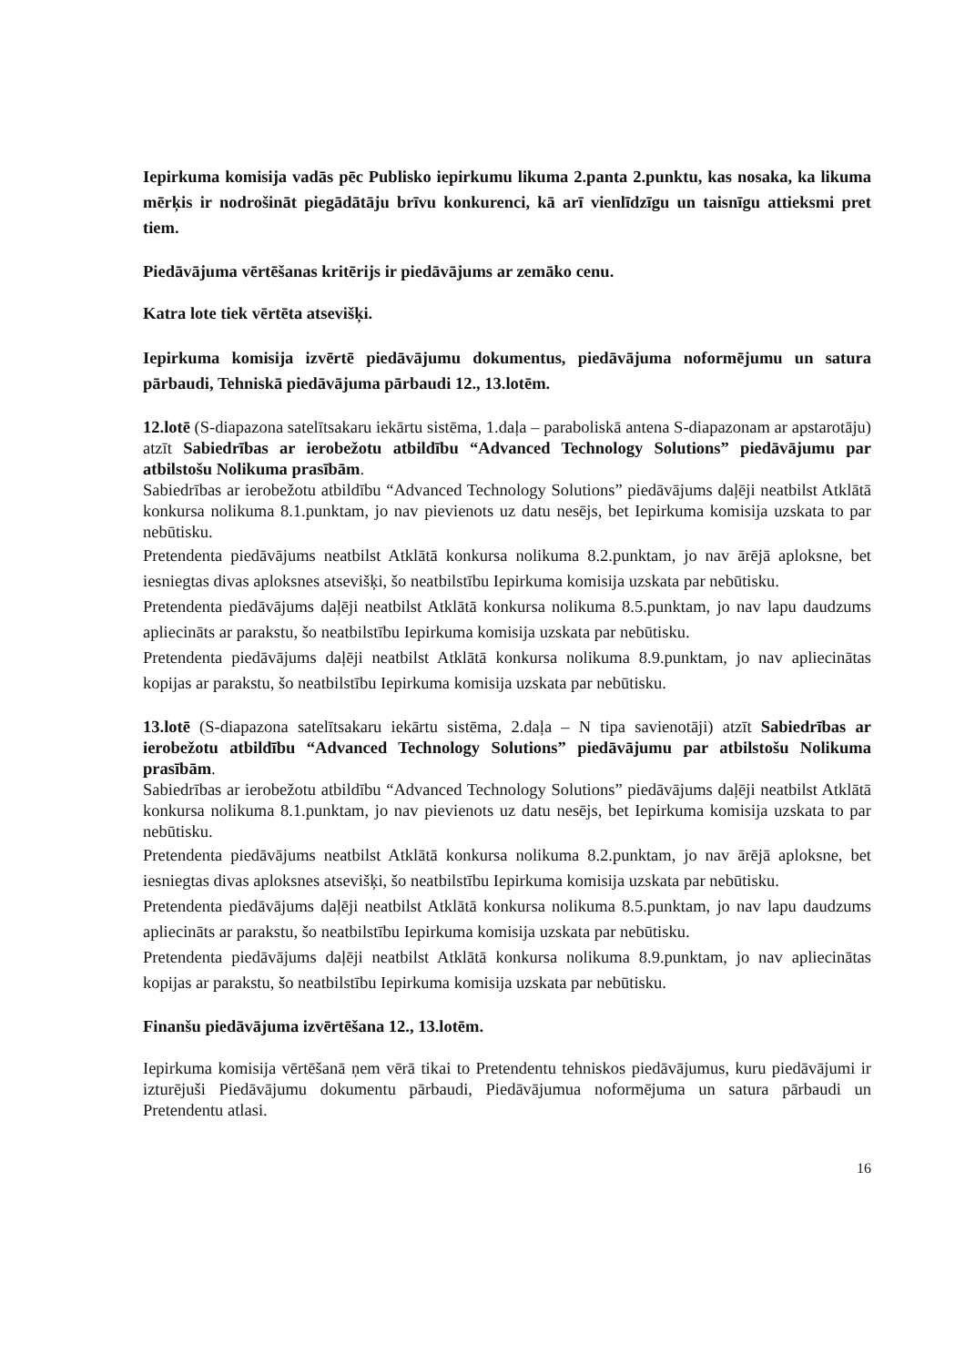Iepirkuma komisija vadās pēc Publisko iepirkumu likuma 2.panta 2.punktu, kas nosaka, ka likuma mērķis ir nodrošināt piegādātāju brīvu konkurenci, kā arī vienlīdzīgu un taisnīgu attieksmi pret tiem.
Piedāvājuma vērtēšanas kritērijs ir piedāvājums ar zemāko cenu.
Katra lote tiek vērtēta atsevišķi.
Iepirkuma komisija izvērtē piedāvājumu dokumentus, piedāvājuma noformējumu un satura pārbaudi, Tehniskā piedāvājuma pārbaudi 12., 13.lotēm.
12.lotē (S-diapazona satelītsakaru iekārtu sistēma, 1.daļa – paraboliskā antena S-diapazonam ar apstarotāju) atzīt Sabiedrības ar ierobežotu atbildību “Advanced Technology Solutions” piedāvājumu par atbilstošu Nolikuma prasībām.
Sabiedrības ar ierobežotu atbildību “Advanced Technology Solutions” piedāvājums daļēji neatbilst Atklātā konkursa nolikuma 8.1.punktam, jo nav pievienots uz datu nesējs, bet Iepirkuma komisija uzskata to par nebūtisku.
Pretendenta piedāvājums neatbilst Atklātā konkursa nolikuma 8.2.punktam, jo nav ārējā aploksne, bet iesniegtas divas aploksnes atsevišķi, šo neatbilstību Iepirkuma komisija uzskata par nebūtisku.
Pretendenta piedāvājums daļēji neatbilst Atklātā konkursa nolikuma 8.5.punktam, jo nav lapu daudzums apliecināts ar parakstu, šo neatbilstību Iepirkuma komisija uzskata par nebūtisku.
Pretendenta piedāvājums daļēji neatbilst Atklātā konkursa nolikuma 8.9.punktam, jo nav apliecinātas kopijas ar parakstu, šo neatbilstību Iepirkuma komisija uzskata par nebūtisku.
13.lotē (S-diapazona satelītsakaru iekārtu sistēma, 2.daļa – N tipa savienotāji) atzīt Sabiedrības ar ierobežotu atbildību “Advanced Technology Solutions” piedāvājumu par atbilstošu Nolikuma prasībām.
Sabiedrības ar ierobežotu atbildību “Advanced Technology Solutions” piedāvājums daļēji neatbilst Atklātā konkursa nolikuma 8.1.punktam, jo nav pievienots uz datu nesējs, bet Iepirkuma komisija uzskata to par nebūtisku.
Pretendenta piedāvājums neatbilst Atklātā konkursa nolikuma 8.2.punktam, jo nav ārējā aploksne, bet iesniegtas divas aploksnes atsevišķi, šo neatbilstību Iepirkuma komisija uzskata par nebūtisku.
Pretendenta piedāvājums daļēji neatbilst Atklātā konkursa nolikuma 8.5.punktam, jo nav lapu daudzums apliecināts ar parakstu, šo neatbilstību Iepirkuma komisija uzskata par nebūtisku.
Pretendenta piedāvājums daļēji neatbilst Atklātā konkursa nolikuma 8.9.punktam, jo nav apliecinātas kopijas ar parakstu, šo neatbilstību Iepirkuma komisija uzskata par nebūtisku.
Finanšu piedāvājuma izvērtēšana 12., 13.lotēm.
Iepirkuma komisija vērtēšanā ņem vērā tikai to Pretendentu tehniskos piedāvājumus, kuru piedāvājumi ir izturējuši Piedāvājumu dokumentu pārbaudi, Piedāvājumua noformējuma un satura pārbaudi un Pretendentu atlasi.
16